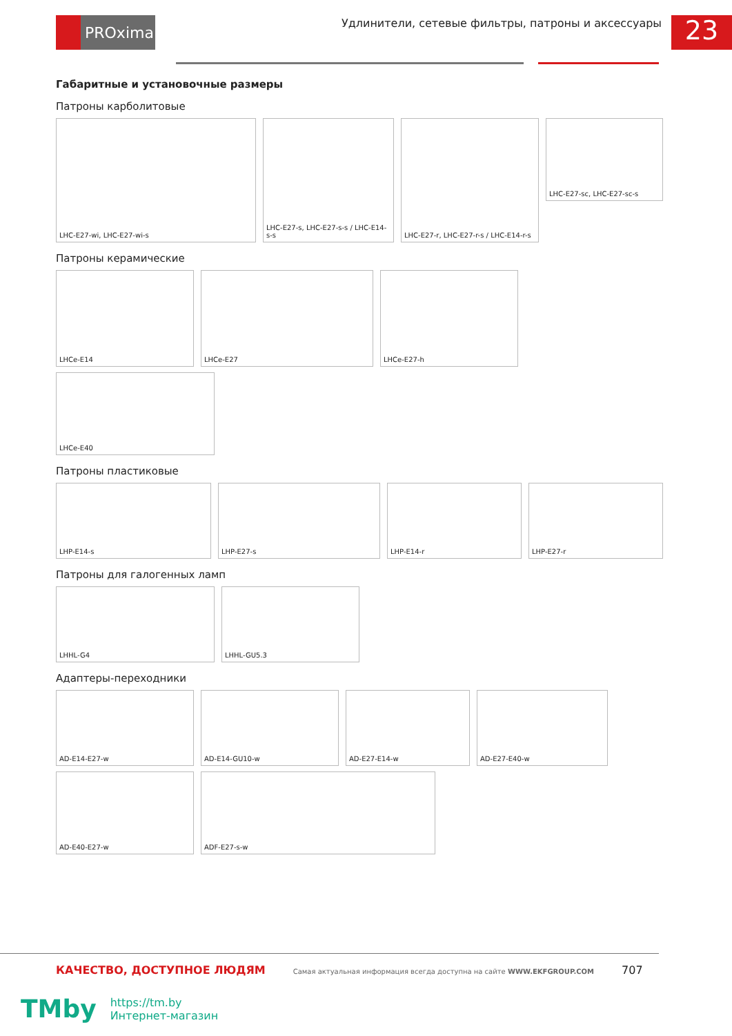PROxima
Удлинители, сетевые фильтры, патроны и аксессуары
23
Габаритные и установочные размеры
Патроны карболитовые
LHC-E27-wi, LHC-E27-wi-s
LHC-E27-s, LHC-E27-s-s / LHC-E14-s-s
LHC-E27-r, LHC-E27-r-s / LHC-E14-r-s
LHC-E27-sc, LHC-E27-sc-s
Патроны керамические
LHCe-E14
LHCe-E27
LHCe-E27-h
LHCe-E40
Патроны пластиковые
LHP-E14-s
LHP-E27-s
LHP-E14-r
LHP-E27-r
Патроны для галогенных ламп
LHHL-G4
LHHL-GU5.3
Адаптеры-переходники
AD-E14-E27-w
AD-E14-GU10-w
AD-E27-E14-w
AD-E27-E40-w
AD-E40-E27-w
ADF-E27-s-w
КАЧЕСТВО, ДОСТУПНОЕ ЛЮДЯМ Самая актуальная информация всегда доступна на сайте WWW.EKFGROUP.COM 707
TMby
https://tm.by
Интернет-магазин